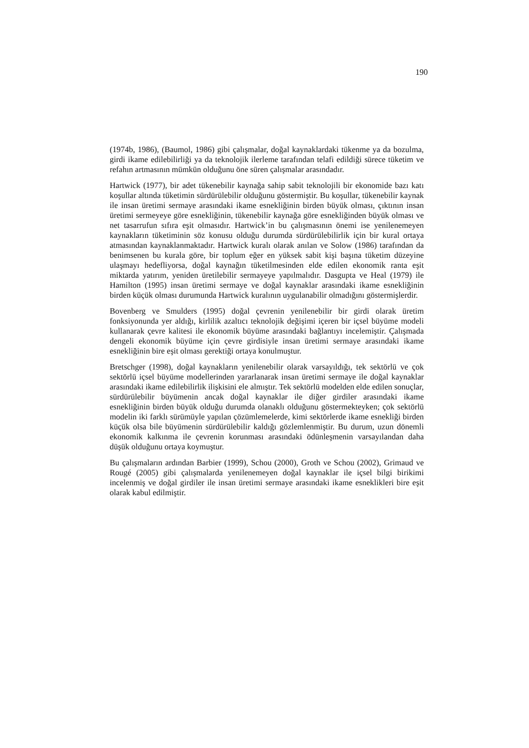190
(1974b, 1986), (Baumol, 1986) gibi çalışmalar, doğal kaynaklardaki tükenme ya da bozulma, girdi ikame edilebilirliği ya da teknolojik ilerleme tarafından telafi edildiği sürece tüketim ve refahın artmasının mümkün olduğunu öne süren çalışmalar arasındadır.
Hartwick (1977), bir adet tükenebilir kaynağa sahip sabit teknolojili bir ekonomide bazı katı koşullar altında tüketimin sürdürülebilir olduğunu göstermiştir. Bu koşullar, tükenebilir kaynak ile insan üretimi sermaye arasındaki ikame esnekliğinin birden büyük olması, çıktının insan üretimi sermeyeye göre esnekliğinin, tükenebilir kaynağa göre esnekliğinden büyük olması ve net tasarrufun sıfıra eşit olmasıdır. Hartwick’in bu çalışmasının önemi ise yenilenemeyen kaynakların tüketiminin söz konusu olduğu durumda sürdürülebilirlik için bir kural ortaya atmasından kaynaklanmaktadır. Hartwick kuralı olarak anılan ve Solow (1986) tarafından da benimsenen bu kurala göre, bir toplum eğer en yüksek sabit kişi başına tüketim düzeyine ulaşmayı hedefliyorsa, doğal kaynağın tüketilmesinden elde edilen ekonomik ranta eşit miktarda yatırım, yeniden üretilebilir sermayeye yapılmalıdır. Dasgupta ve Heal (1979) ile Hamilton (1995) insan üretimi sermaye ve doğal kaynaklar arasındaki ikame esnekliğinin birden küçük olması durumunda Hartwick kuralının uygulanabilir olmadığını göstermişlerdir.
Bovenberg ve Smulders (1995) doğal çevrenin yenilenebilir bir girdi olarak üretim fonksiyonunda yer aldığı, kirlilik azaltıcı teknolojik değişimi içeren bir içsel büyüme modeli kullanarak çevre kalitesi ile ekonomik büyüme arasındaki bağlantıyı incelemiştir. Çalışmada dengeli ekonomik büyüme için çevre girdisiyle insan üretimi sermaye arasındaki ikame esnekliğinin bire eşit olması gerektiği ortaya konulmuştur.
Bretschger (1998), doğal kaynakların yenilenebilir olarak varsayıldığı, tek sektörlü ve çok sektörlü içsel büyüme modellerinden yararlanarak insan üretimi sermaye ile doğal kaynaklar arasındaki ikame edilebilirlik ilişkisini ele almıştır. Tek sektörlü modelden elde edilen sonuçlar, sürdürülebilir büyümenin ancak doğal kaynaklar ile diğer girdiler arasındaki ikame esnekliğinin birden büyük olduğu durumda olanaklı olduğunu göstermekteyken; çok sektörlü modelin iki farklı sürümüyle yapılan çözümlemelerde, kimi sektörlerde ikame esnekliği birden küçük olsa bile büyümenin sürdürülebilir kaldığı gözlemlenmiştir. Bu durum, uzun dönemli ekonomik kalkınma ile çevrenin korunması arasındaki ödünleşmenin varsayılandan daha düşük olduğunu ortaya koymuştur.
Bu çalışmaların ardından Barbier (1999), Schou (2000), Groth ve Schou (2002), Grimaud ve Rougé (2005) gibi çalışmalarda yenilenemeyen doğal kaynaklar ile içsel bilgi birikimi incelenmiş ve doğal girdiler ile insan üretimi sermaye arasındaki ikame esneklikleri bire eşit olarak kabul edilmiştir.